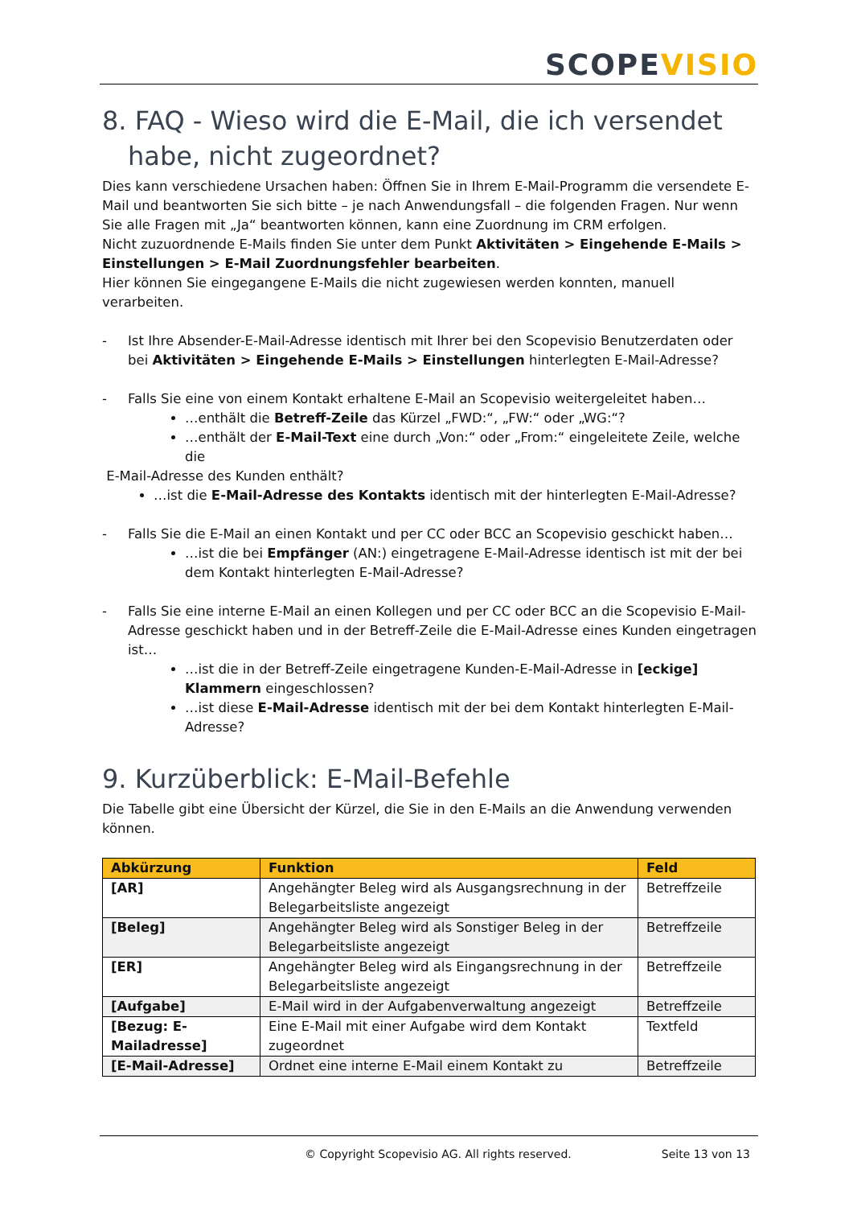SCOPEVISIO
8. FAQ - Wieso wird die E-Mail, die ich versendet habe, nicht zugeordnet?
Dies kann verschiedene Ursachen haben: Öffnen Sie in Ihrem E-Mail-Programm die versendete E-Mail und beantworten Sie sich bitte – je nach Anwendungsfall – die folgenden Fragen. Nur wenn Sie alle Fragen mit „Ja“ beantworten können, kann eine Zuordnung im CRM erfolgen.
Nicht zuzuordnende E-Mails finden Sie unter dem Punkt Aktivitäten > Eingehende E-Mails > Einstellungen > E-Mail Zuordnungsfehler bearbeiten.
Hier können Sie eingegangene E-Mails die nicht zugewiesen werden konnten, manuell verarbeiten.
- Ist Ihre Absender-E-Mail-Adresse identisch mit Ihrer bei den Scopevisio Benutzerdaten oder bei Aktivitäten > Eingehende E-Mails > Einstellungen hinterlegten E-Mail-Adresse?
- Falls Sie eine von einem Kontakt erhaltene E-Mail an Scopevisio weitergeleitet haben…
…enthält die Betreff-Zeile das Kürzel „FWD:“, „FW:“ oder „WG:“?
…enthält der E-Mail-Text eine durch „Von:“ oder „From:“ eingeleitete Zeile, welche die
E-Mail-Adresse des Kunden enthält?
…ist die E-Mail-Adresse des Kontakts identisch mit der hinterlegten E-Mail-Adresse?
- Falls Sie die E-Mail an einen Kontakt und per CC oder BCC an Scopevisio geschickt haben…
…ist die bei Empfänger (AN:) eingetragene E-Mail-Adresse identisch ist mit der bei dem Kontakt hinterlegten E-Mail-Adresse?
- Falls Sie eine interne E-Mail an einen Kollegen und per CC oder BCC an die Scopevisio E-Mail-Adresse geschickt haben und in der Betreff-Zeile die E-Mail-Adresse eines Kunden eingetragen ist…
…ist die in der Betreff-Zeile eingetragene Kunden-E-Mail-Adresse in [eckige] Klammern eingeschlossen?
…ist diese E-Mail-Adresse identisch mit der bei dem Kontakt hinterlegten E-Mail-Adresse?
9. Kurzüberblick: E-Mail-Befehle
Die Tabelle gibt eine Übersicht der Kürzel, die Sie in den E-Mails an die Anwendung verwenden können.
| Abkürzung | Funktion | Feld |
| --- | --- | --- |
| [AR] | Angehängter Beleg wird als Ausgangsrechnung in der Belegarbeitsliste angezeigt | Betreffzeile |
| [Beleg] | Angehängter Beleg wird als Sonstiger Beleg in der Belegarbeitsliste angezeigt | Betreffzeile |
| [ER] | Angehängter Beleg wird als Eingangsrechnung in der Belegarbeitsliste angezeigt | Betreffzeile |
| [Aufgabe] | E-Mail wird in der Aufgabenverwaltung angezeigt | Betreffzeile |
| [Bezug: E-Mailadresse] | Eine E-Mail mit einer Aufgabe wird dem Kontakt zugeordnet | Textfeld |
| [E-Mail-Adresse] | Ordnet eine interne E-Mail einem Kontakt zu | Betreffzeile |
© Copyright Scopevisio AG. All rights reserved. Seite 13 von 13